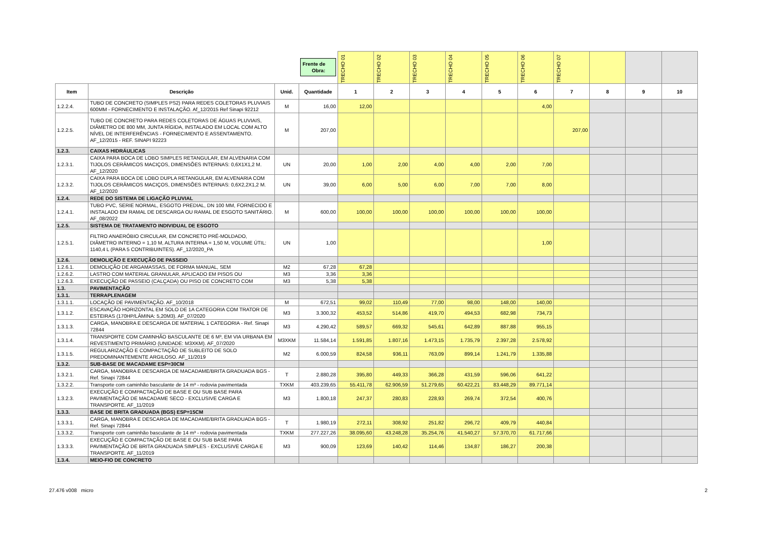| | | | Frente de Obra: | TRECHO 01 | TRECHO 02 | TRECHO 03 | TRECHO 04 | TRECHO 05 | TRECHO 06 | TRECHO 07 | | | |
| Item | Descrição | Unid. | Quantidade | 1 | 2 | 3 | 4 | 5 | 6 | 7 | 8 | 9 | 10 |
| 1.2.2.4. | TUBO DE CONCRETO (SIMPLES PS2) PARA REDES COLETORAS PLUVIAIS 600MM - FORNECIMENTO E INSTALAÇÃO. Af_12/2015 Ref Sinapi 92212 | M | 16,00 | 12,00 | | | | | 4,00 | | | | |
| 1.2.2.5. | TUBO DE CONCRETO PARA REDES COLETORAS DE ÁGUAS PLUVIAIS, DIÂMETRO DE 800 MM, JUNTA RÍGIDA, INSTALADO EM LOCAL COM ALTO NÍVEL DE INTERFERÊNCIAS - FORNECIMENTO E ASSENTAMENTO. AF_12/2015 - REF. SINAPI 92223 | M | 207,00 | | | | | | | 207,00 | | | |
| 1.2.3. | CAIXAS HIDRÁULICAS | | | | | | | | | | | | |
| 1.2.3.1. | CAIXA PARA BOCA DE LOBO SIMPLES RETANGULAR, EM ALVENARIA COM TIJOLOS CERÂMICOS MACIÇOS, DIMENSÕES INTERNAS: 0,6X1X1,2 M. AF_12/2020 | UN | 20,00 | 1,00 | 2,00 | 4,00 | 4,00 | 2,00 | 7,00 | | | | |
| 1.2.3.2. | CAIXA PARA BOCA DE LOBO DUPLA RETANGULAR, EM ALVENARIA COM TIJOLOS CERÂMICOS MACIÇOS, DIMENSÕES INTERNAS: 0,6X2,2X1,2 M. AF_12/2020 | UN | 39,00 | 6,00 | 5,00 | 6,00 | 7,00 | 7,00 | 8,00 | | | | |
| 1.2.4. | REDE DO SISTEMA DE LIGAÇÃO PLUVIAL | | | | | | | | | | | | |
| 1.2.4.1. | TUBO PVC, SERIE NORMAL, ESGOTO PREDIAL, DN 100 MM, FORNECIDO E INSTALADO EM RAMAL DE DESCARGA OU RAMAL DE ESGOTO SANITÁRIO. AF_08/2022 | M | 600,00 | 100,00 | 100,00 | 100,00 | 100,00 | 100,00 | 100,00 | | | | |
| 1.2.5. | SISTEMA DE TRATAMENTO INDIVIDUAL DE ESGOTO | | | | | | | | | | | | |
| 1.2.5.1. | FILTRO ANAERÓBIO CIRCULAR, EM CONCRETO PRÉ-MOLDADO, DIÂMETRO INTERNO = 1,10 M, ALTURA INTERNA = 1,50 M, VOLUME ÚTIL: 1140,4 L (PARA 5 CONTRIBUINTES). AF_12/2020_PA | UN | 1,00 | | | | | | 1,00 | | | | |
| 1.2.6. | DEMOLIÇÃO E EXECUÇÃO DE PASSEIO | | | | | | | | | | | | |
| 1.2.6.1. | DEMOLIÇÃO DE ARGAMASSAS, DE FORMA MANUAL, SEM | M2 | 67,28 | 67,28 | | | | | | | | | |
| 1.2.6.2. | LASTRO COM MATERIAL GRANULAR, APLICADO EM PISOS OU | M3 | 3,36 | 3,36 | | | | | | | | | |
| 1.2.6.3. | EXECUÇÃO DE PASSEIO (CALÇADA) OU PISO DE CONCRETO COM | M3 | 5,38 | 5,38 | | | | | | | | | |
| 1.3. | PAVIMENTAÇÃO | | | | | | | | | | | | |
| 1.3.1. | TERRAPLENAGEM | | | | | | | | | | | | |
| 1.3.1.1. | LOCAÇÃO DE PAVIMENTAÇÃO. AF_10/2018 | M | 672,51 | 99,02 | 110,49 | 77,00 | 98,00 | 148,00 | 140,00 | | | | |
| 1.3.1.2. | ESCAVAÇÃO HORIZONTAL EM SOLO DE 1A CATEGORIA COM TRATOR DE ESTEIRAS (170HP/LÂMINA: 5,20M3). AF_07/2020 | M3 | 3.300,32 | 453,52 | 514,86 | 419,70 | 494,53 | 682,98 | 734,73 | | | | |
| 1.3.1.3. | CARGA, MANOBRA E DESCARGA DE MATERIAL 1 CATEGORIA - Ref. Sinapi 72844 | M3 | 4.290,42 | 589,57 | 669,32 | 545,61 | 642,89 | 887,88 | 955,15 | | | | |
| 1.3.1.4. | TRANSPORTE COM CAMINHÃO BASCULANTE DE 6 M³, EM VIA URBANA EM REVESTIMENTO PRIMÁRIO (UNIDADE: M3XKM). AF_07/2020 | M3XKM | 11.584,14 | 1.591,85 | 1.807,16 | 1.473,15 | 1.735,79 | 2.397,28 | 2.578,92 | | | | |
| 1.3.1.5. | REGULARIZAÇÃO E COMPACTAÇÃO DE SUBLEITO DE SOLO PREDOMINANTEMENTE ARGILOSO. AF_11/2019 | M2 | 6.000,59 | 824,58 | 936,11 | 763,09 | 899,14 | 1.241,79 | 1.335,88 | | | | |
| 1.3.2. | SUB-BASE DE MACADAME ESP=30CM | | | | | | | | | | | | |
| 1.3.2.1. | CARGA, MANOBRA E DESCARGA DE MACADAME/BRITA GRADUADA BGS - Ref. Sinapi 72844 | T | 2.880,28 | 395,80 | 449,33 | 366,28 | 431,59 | 596,06 | 641,22 | | | | |
| 1.3.2.2. | Transporte com caminhão basculante de 14 m³ - rodovia pavimentada | TXKM | 403.239,65 | 55.411,78 | 62.906,59 | 51.279,65 | 60.422,21 | 83.448,29 | 89.771,14 | | | | |
| 1.3.2.3. | EXECUÇÃO E COMPACTAÇÃO DE BASE E OU SUB BASE PARA PAVIMENTAÇÃO DE MACADAME SECO - EXCLUSIVE CARGA E TRANSPORTE. AF_11/2019 | M3 | 1.800,18 | 247,37 | 280,83 | 228,93 | 269,74 | 372,54 | 400,76 | | | | |
| 1.3.3. | BASE DE BRITA GRADUADA (BGS) ESP=15CM | | | | | | | | | | | | |
| 1.3.3.1. | CARGA, MANOBRA E DESCARGA DE MACADAME/BRITA GRADUADA BGS - Ref. Sinapi 72844 | T | 1.980,19 | 272,11 | 308,92 | 251,82 | 296,72 | 409,79 | 440,84 | | | | |
| 1.3.3.2. | Transporte com caminhão basculante de 14 m³ - rodovia pavimentada | TXKM | 277.227,26 | 38.095,60 | 43.248,28 | 35.254,76 | 41.540,27 | 57.370,70 | 61.717,66 | | | | |
| 1.3.3.3. | EXECUÇÃO E COMPACTAÇÃO DE BASE E OU SUB BASE PARA PAVIMENTAÇÃO DE BRITA GRADUADA SIMPLES - EXCLUSIVE CARGA E TRANSPORTE. AF_11/2019 | M3 | 900,09 | 123,69 | 140,42 | 114,46 | 134,87 | 186,27 | 200,38 | | | | |
| 1.3.4. | MEIO-FIO DE CONCRETO | | | | | | | | | | | | |
27.476 v008 micro 2